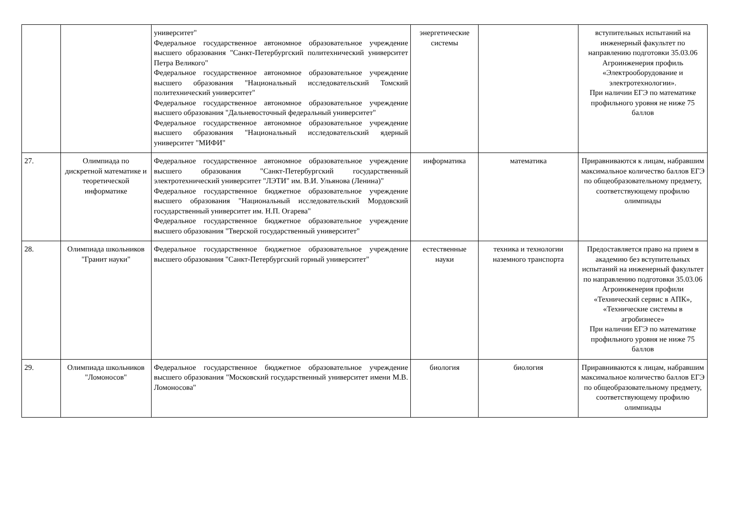| | | университет" Федеральное государственное автономное образовательное учреждение высшего образования "Санкт-Петербургский политехнический университет Петра Великого" Федеральное государственное автономное образовательное учреждение высшего образования "Национальный исследовательский Томский политехнический университет" Федеральное государственное автономное образовательное учреждение высшего образования "Дальневосточный федеральный университет" Федеральное государственное автономное образовательное учреждение высшего образования "Национальный исследовательский ядерный университет "МИФИ" | энергетические системы | | вступительных испытаний на инженерный факультет по направлению подготовки 35.03.06 Агроинженерия профиль «Электрооборудование и электротехнологии». При наличии ЕГЭ по математике профильного уровня не ниже 75 баллов |
| 27. | Олимпиада по дискретной математике и теоретической информатике | Федеральное государственное автономное образовательное учреждение высшего образования "Санкт-Петербургский государственный электротехнический университет "ЛЭТИ" им. В.И. Ульянова (Ленина)" Федеральное государственное бюджетное образовательное учреждение высшего образования "Национальный исследовательский Мордовский государственный университет им. Н.П. Огарева" Федеральное государственное бюджетное образовательное учреждение высшего образования "Тверской государственный университет" | информатика | математика | Приравниваются к лицам, набравшим максимальное количество баллов ЕГЭ по общеобразовательному предмету, соответствующему профилю олимпиады |
| 28. | Олимпиада школьников "Гранит науки" | Федеральное государственное бюджетное образовательное учреждение высшего образования "Санкт-Петербургский горный университет" | естественные науки | техника и технологии наземного транспорта | Предоставляется право на прием в академию без вступительных испытаний на инженерный факультет по направлению подготовки 35.03.06 Агроинженерия профили «Технический сервис в АПК», «Технические системы в агробизнесе» При наличии ЕГЭ по математике профильного уровня не ниже 75 баллов |
| 29. | Олимпиада школьников "Ломоносов" | Федеральное государственное бюджетное образовательное учреждение высшего образования "Московский государственный университет имени М.В. Ломоносова" | биология | биология | Приравниваются к лицам, набравшим максимальное количество баллов ЕГЭ по общеобразовательному предмету, соответствующему профилю олимпиады |